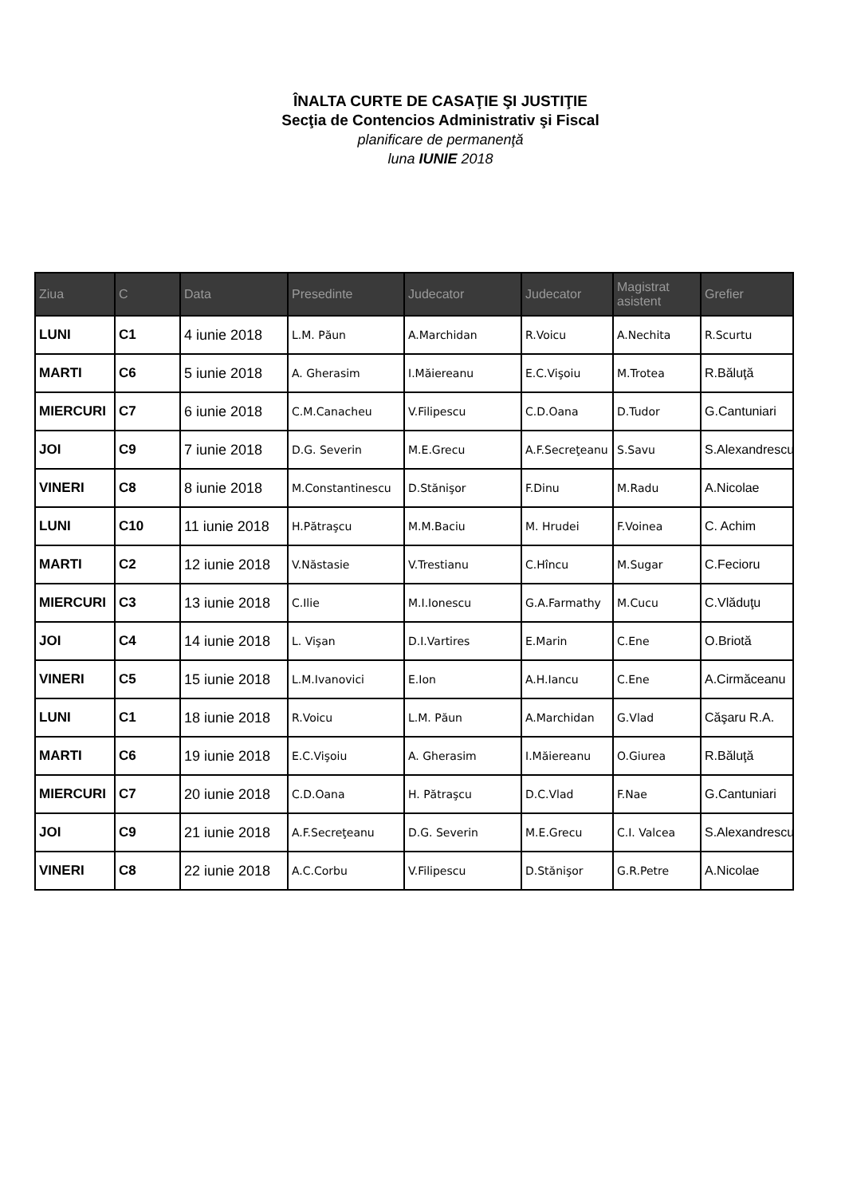ÎNALTA CURTE DE CASAŢIE ŞI JUSTIŢIE
Secţia de Contencios Administrativ şi Fiscal
planificare de permanenţă
luna IUNIE 2018
| Ziua | C | Data | Presedinte | Judecator | Judecator | Magistrat asistent | Grefier |
| --- | --- | --- | --- | --- | --- | --- | --- |
| LUNI | C1 | 4 iunie 2018 | L.M. Păun | A.Marchidan | R.Voicu | A.Nechita | R.Scurtu |
| MARTI | C6 | 5 iunie 2018 | A. Gherasim | I.Măiereanu | E.C.Vişoiu | M.Trotea | R.Băluţă |
| MIERCURI | C7 | 6 iunie 2018 | C.M.Canacheu | V.Filipescu | C.D.Oana | D.Tudor | G.Cantuniari |
| JOI | C9 | 7 iunie 2018 | D.G. Severin | M.E.Grecu | A.F.Secreţeanu | S.Savu | S.Alexandrescu |
| VINERI | C8 | 8 iunie 2018 | M.Constantinescu | D.Stănişor | F.Dinu | M.Radu | A.Nicolae |
| LUNI | C10 | 11 iunie 2018 | H.Pătraşcu | M.M.Baciu | M. Hrudei | F.Voinea | C. Achim |
| MARTI | C2 | 12 iunie 2018 | V.Năstasie | V.Trestianu | C.Hîncu | M.Sugar | C.Fecioru |
| MIERCURI | C3 | 13 iunie 2018 | C.Ilie | M.I.Ionescu | G.A.Farmathy | M.Cucu | C.Vlăduţu |
| JOI | C4 | 14 iunie 2018 | L. Vişan | D.I.Vartires | E.Marin | C.Ene | O.Briotă |
| VINERI | C5 | 15 iunie 2018 | L.M.Ivanovici | E.Ion | A.H.Iancu | C.Ene | A.Cirmăceanu |
| LUNI | C1 | 18 iunie 2018 | R.Voicu | L.M. Păun | A.Marchidan | G.Vlad | Căşaru R.A. |
| MARTI | C6 | 19 iunie 2018 | E.C.Vişoiu | A. Gherasim | I.Măiereanu | O.Giurea | R.Băluţă |
| MIERCURI | C7 | 20 iunie 2018 | C.D.Oana | H. Pătraşcu | D.C.Vlad | F.Nae | G.Cantuniari |
| JOI | C9 | 21 iunie 2018 | A.F.Secreţeanu | D.G. Severin | M.E.Grecu | C.I. Valcea | S.Alexandrescu |
| VINERI | C8 | 22 iunie 2018 | A.C.Corbu | V.Filipescu | D.Stănişor | G.R.Petre | A.Nicolae |